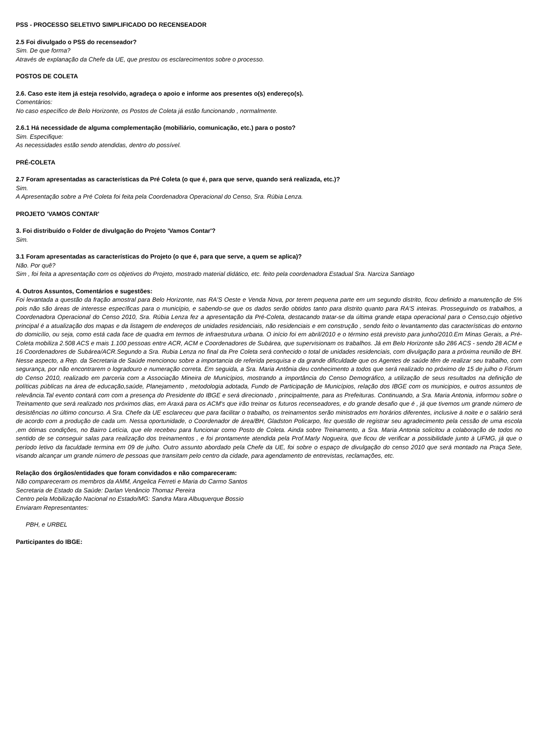PSS - PROCESSO SELETIVO SIMPLIFICADO DO RECENSEADOR
2.5 Foi divulgado o PSS do recenseador?
Sim. De que forma?
Através de explanação da Chefe da UE, que prestou os esclarecimentos sobre o processo.
POSTOS DE COLETA
2.6. Caso este item já esteja resolvido, agradeça o apoio e informe aos presentes o(s) endereço(s).
Comentários:
No caso específico de Belo Horizonte, os Postos de Coleta já estão funcionando , normalmente.
2.6.1 Há necessidade de alguma complementação (mobiliário, comunicação, etc.) para o posto?
Sim. Especifique:
As necessidades estão sendo atendidas, dentro do possível.
PRÉ-COLETA
2.7 Foram apresentadas as características da Pré Coleta (o que é, para que serve, quando será realizada, etc.)?
Sim.
A Apresentação sobre a Pré Coleta foi feita pela Coordenadora Operacional do Censo, Sra. Rúbia Lenza.
PROJETO 'VAMOS CONTAR'
3. Foi distribuído o Folder de divulgação do Projeto 'Vamos Contar'?
Sim.
3.1 Foram apresentadas as características do Projeto (o que é, para que serve, a quem se aplica)?
Não. Por quê?
Sim , foi feita a apresentação com os objetivos do Projeto, mostrado material didático, etc. feito pela coordenadora Estadual Sra. Narciza Santiago
4. Outros Assuntos, Comentários e sugestões:
Foi levantada a questão da fração amostral para Belo Horizonte, nas RA'S Oeste e Venda Nova, por terem pequena parte em um segundo distrito, ficou definido a manutenção de 5% pois não são áreas de interesse específicas para o município, e sabendo-se que os dados serão obtidos tanto para distrito quanto para RA'S inteiras. Prosseguindo os trabalhos, a Coordenadora Operacional do Censo 2010, Sra. Rúbia Lenza fez a apresentação da Pré-Coleta, destacando tratar-se da última grande etapa operacional para o Censo,cujo objetivo principal é a atualização dos mapas e da listagem de endereços de unidades residenciais, não residenciais e em construção , sendo feito o levantamento das características do entorno do domicílio, ou seja, como está cada face de quadra em termos de infraestrutura urbana. O início foi em abril/2010 e o término está previsto para junho/2010.Em Minas Gerais, a Pré-Coleta mobiliza 2.508 ACS e mais 1.100 pessoas entre ACR, ACM e Coordenadores de Subárea, que supervisionam os trabalhos. Já em Belo Horizonte são 286 ACS - sendo 28 ACM e 16 Coordenadores de Subárea/ACR.Segundo a Sra. Rubia Lenza no final da Pre Coleta será conhecido o total de unidades residenciais, com divulgação para a próxima reunião de BH. Nesse aspecto, a Rep. da Secretaria de Saúde mencionou sobre a importancia de referida pesquisa e da grande dificuldade que os Agentes de saúde têm de realizar seu trabalho, com segurança, por não encontrarem o logradouro e numeração correta. Em seguida, a Sra. Maria Antônia deu conhecimento a todos que será realizado no próximo de 15 de julho o Fórum do Censo 2010, realizado em parceria com a Associação Mineira de Municípios, mostrando a importância do Censo Demográfico, a utilização de seus resultados na definição de políticas públicas na área de educação,saúde, Planejamento , metodologia adotada, Fundo de Participação de Municípios, relação dos IBGE com os municipios, e outros assuntos de relevância.Tal evento contará com com a presença do Presidente do IBGE e será direcionado , principalmente, para as Prefeituras. Continuando, a Sra. Maria Antonia, informou sobre o Treinamento que será realizado nos próximos dias, em Araxá para os ACM's que irão treinar os futuros recenseadores, e do grande desafio que é , já que tivemos um grande número de desistências no último concurso. A Sra. Chefe da UE esclareceu que para facilitar o trabalho, os treinamentos serão ministrados em horários diferentes, inclusive à noite e o salário será de acordo com a produção de cada um. Nessa oportunidade, o Coordenador de área/BH, Gladston Policarpo, fez questão de registrar seu agradecimento pela cessão de uma escola ,em ótimas condições, no Bairro Letícia, que ele recebeu para funcionar como Posto de Coleta. Ainda sobre Treinamento, a Sra. Maria Antonia solicitou a colaboração de todos no sentido de se conseguir salas para realização dos treinamentos , e foi prontamente atendida pela Prof.Marly Nogueira, que ficou de verificar a possibilidade junto à UFMG, já que o período letivo da faculdade termina em 09 de julho. Outro assunto abordado pela Chefe da UE, foi sobre o espaço de divulgação do censo 2010 que será montado na Praça Sete, visando alcançar um grande número de pessoas que transitam pelo centro da cidade, para agendamento de entrevistas, reclamações, etc.
Relação dos órgãos/entidades que foram convidados e não compareceram:
Não compareceram os membros da AMM, Angelica Ferreti e Maria do Carmo Santos
Secretaria de Estado da Saúde: Darlan Venâncio Thomaz Pereira
Centro pela Mobilização Nacional no Estado/MG: Sandra Mara Albuquerque Bossio
Enviaram Representantes:
PBH, e URBEL
Participantes do IBGE: